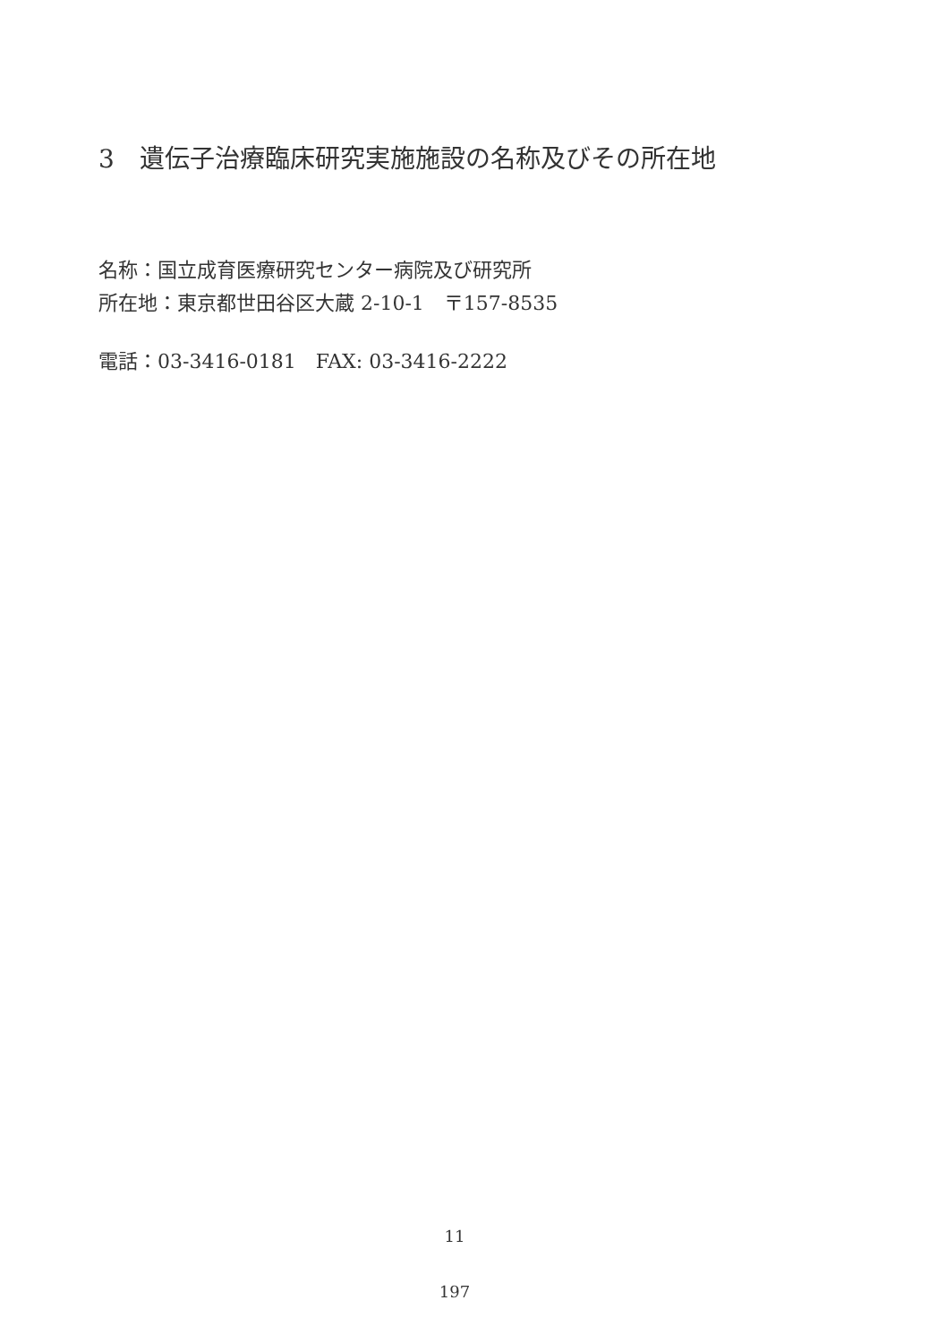3　遺伝子治療臨床研究実施施設の名称及びその所在地
名称：国立成育医療研究センター病院及び研究所
所在地：東京都世田谷区大蔵 2-10-1　〒157-8535
電話：03-3416-0181　FAX: 03-3416-2222
11
197